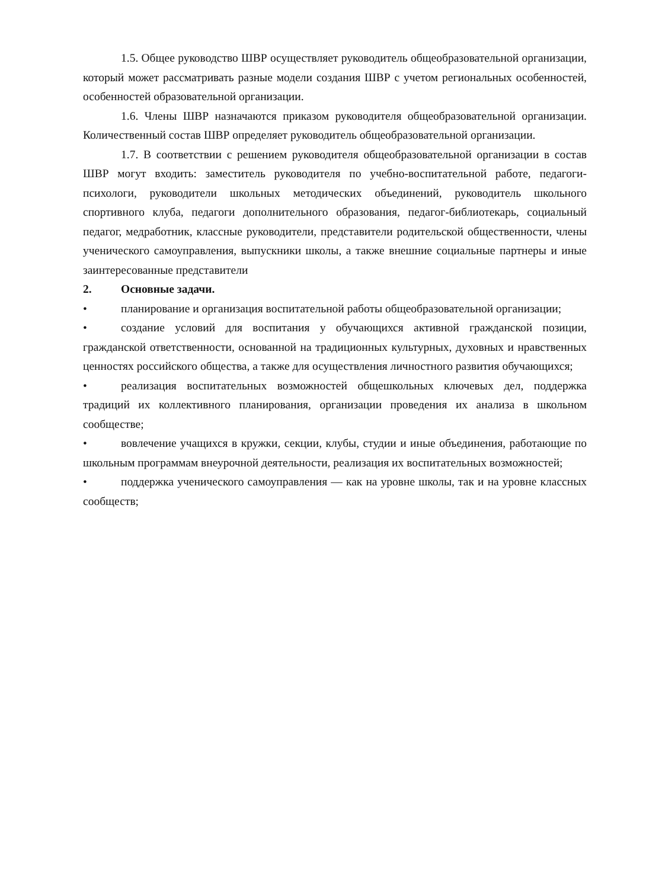1.5. Общее руководство ШВР осуществляет руководитель общеобразовательной организации, который может рассматривать разные модели создания ШВР с учетом региональных особенностей, особенностей образовательной организации.
1.6. Члены ШВР назначаются приказом руководителя общеобразовательной организации. Количественный состав ШВР определяет руководитель общеобразовательной организации.
1.7. В соответствии с решением руководителя общеобразовательной организации в состав ШВР могут входить: заместитель руководителя по учебно-воспитательной работе, педагоги-психологи, руководители школьных методических объединений, руководитель школьного спортивного клуба, педагоги дополнительного образования, педагог-библиотекарь, социальный педагог, медработник, классные руководители, представители родительской общественности, члены ученического самоуправления, выпускники школы, а также внешние социальные партнеры и иные заинтересованные представители
2. Основные задачи.
• планирование и организация воспитательной работы общеобразовательной организации;
• создание условий для воспитания у обучающихся активной гражданской позиции, гражданской ответственности, основанной на традиционных культурных, духовных и нравственных ценностях российского общества, а также для осуществления личностного развития обучающихся;
• реализация воспитательных возможностей общешкольных ключевых дел, поддержка традиций их коллективного планирования, организации проведения их анализа в школьном сообществе;
• вовлечение учащихся в кружки, секции, клубы, студии и иные объединения, работающие по школьным программам внеурочной деятельности, реализация их воспитательных возможностей;
• поддержка ученического самоуправления — как на уровне школы, так и на уровне классных сообществ;